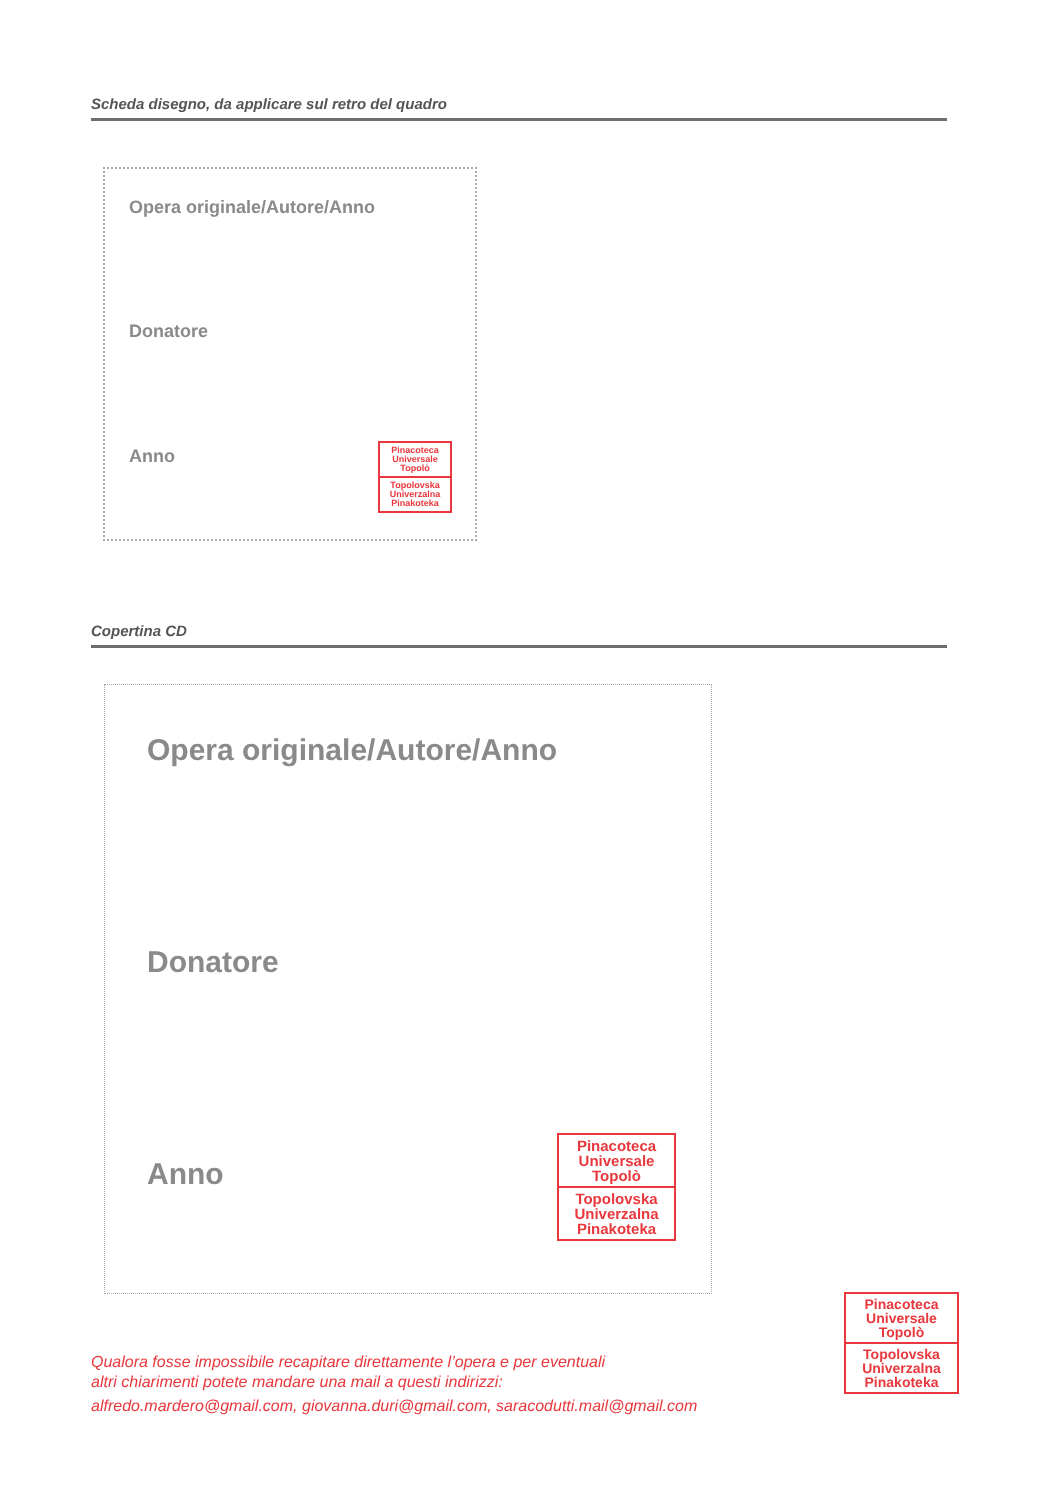Scheda disegno, da applicare sul retro del quadro
Opera originale/Autore/Anno
Donatore
Anno
Pinacoteca
Universale
Topolò
Topolovska
Univerzalna
Pinakoteka
Copertina CD
Opera originale/Autore/Anno
Donatore
Anno
Pinacoteca
Universale
Topolò
Topolovska
Univerzalna
Pinakoteka
Qualora fosse impossibile recapitare direttamente l’opera e per eventuali
altri chiarimenti potete mandare una mail a questi indirizzi:
alfredo.mardero@gmail.com, giovanna.duri@gmail.com, saracodutti.mail@gmail.com
Pinacoteca
Universale
Topolò
Topolovska
Univerzalna
Pinakoteka